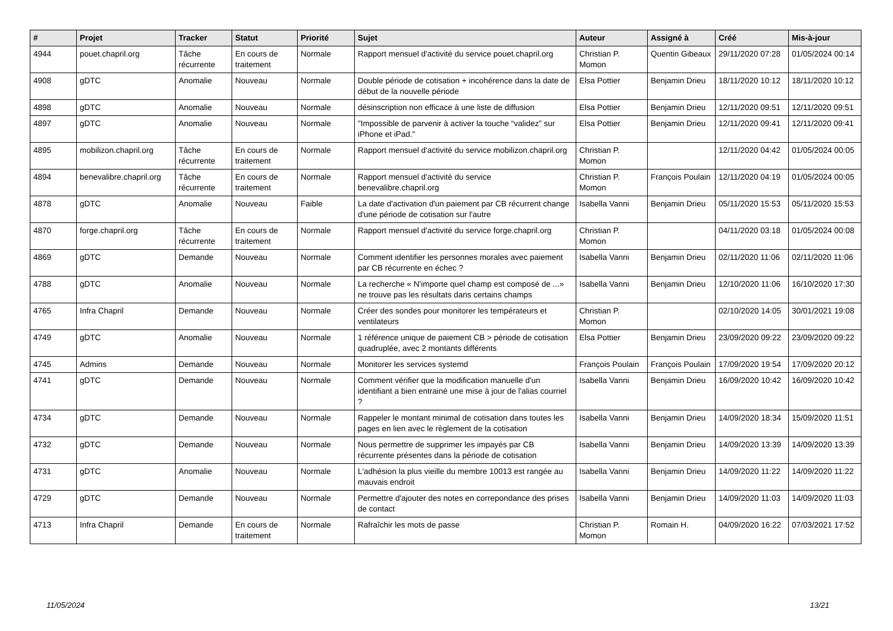| # | Projet | Tracker | Statut | Priorité | Sujet | Auteur | Assigné à | Créé | Mis-à-jour |
| --- | --- | --- | --- | --- | --- | --- | --- | --- | --- |
| 4944 | pouet.chapril.org | Tâche récurrente | En cours de traitement | Normale | Rapport mensuel d'activité du service pouet.chapril.org | Christian P. Momon | Quentin Gibeaux | 29/11/2020 07:28 | 01/05/2024 00:14 |
| 4908 | gDTC | Anomalie | Nouveau | Normale | Double période de cotisation + incohérence dans la date de début de la nouvelle période | Elsa Pottier | Benjamin Drieu | 18/11/2020 10:12 | 18/11/2020 10:12 |
| 4898 | gDTC | Anomalie | Nouveau | Normale | désinscription non efficace à une liste de diffusion | Elsa Pottier | Benjamin Drieu | 12/11/2020 09:51 | 12/11/2020 09:51 |
| 4897 | gDTC | Anomalie | Nouveau | Normale | "Impossible de parvenir à activer la touche “validez” sur iPhone et iPad." | Elsa Pottier | Benjamin Drieu | 12/11/2020 09:41 | 12/11/2020 09:41 |
| 4895 | mobilizon.chapril.org | Tâche récurrente | En cours de traitement | Normale | Rapport mensuel d'activité du service mobilizon.chapril.org | Christian P. Momon | | 12/11/2020 04:42 | 01/05/2024 00:05 |
| 4894 | benevalibre.chapril.org | Tâche récurrente | En cours de traitement | Normale | Rapport mensuel d'activité du service benevalibre.chapril.org | Christian P. Momon | François Poulain | 12/11/2020 04:19 | 01/05/2024 00:05 |
| 4878 | gDTC | Anomalie | Nouveau | Faible | La date d'activation d'un paiement par CB récurrent change d'une période de cotisation sur l'autre | Isabella Vanni | Benjamin Drieu | 05/11/2020 15:53 | 05/11/2020 15:53 |
| 4870 | forge.chapril.org | Tâche récurrente | En cours de traitement | Normale | Rapport mensuel d'activité du service forge.chapril.org | Christian P. Momon | | 04/11/2020 03:18 | 01/05/2024 00:08 |
| 4869 | gDTC | Demande | Nouveau | Normale | Comment identifier les personnes morales avec paiement par CB récurrente en échec ? | Isabella Vanni | Benjamin Drieu | 02/11/2020 11:06 | 02/11/2020 11:06 |
| 4788 | gDTC | Anomalie | Nouveau | Normale | La recherche « N'importe quel champ est composé de ...» ne trouve pas les résultats dans certains champs | Isabella Vanni | Benjamin Drieu | 12/10/2020 11:06 | 16/10/2020 17:30 |
| 4765 | Infra Chapril | Demande | Nouveau | Normale | Créer des sondes pour monitorer les températeurs et ventilateurs | Christian P. Momon | | 02/10/2020 14:05 | 30/01/2021 19:08 |
| 4749 | gDTC | Anomalie | Nouveau | Normale | 1 référence unique de paiement CB > période de cotisation quadruplée, avec 2 montants différents | Elsa Pottier | Benjamin Drieu | 23/09/2020 09:22 | 23/09/2020 09:22 |
| 4745 | Admins | Demande | Nouveau | Normale | Monitorer les services systemd | François Poulain | François Poulain | 17/09/2020 19:54 | 17/09/2020 20:12 |
| 4741 | gDTC | Demande | Nouveau | Normale | Comment vérifier que la modification manuelle d'un identifiant a bien entrainé une mise à jour de l'alias courriel ? | Isabella Vanni | Benjamin Drieu | 16/09/2020 10:42 | 16/09/2020 10:42 |
| 4734 | gDTC | Demande | Nouveau | Normale | Rappeler le montant minimal de cotisation dans toutes les pages en lien avec le règlement de la cotisation | Isabella Vanni | Benjamin Drieu | 14/09/2020 18:34 | 15/09/2020 11:51 |
| 4732 | gDTC | Demande | Nouveau | Normale | Nous permettre de supprimer les impayés par CB récurrente présentes dans la période de cotisation | Isabella Vanni | Benjamin Drieu | 14/09/2020 13:39 | 14/09/2020 13:39 |
| 4731 | gDTC | Anomalie | Nouveau | Normale | L'adhésion la plus vieille du membre 10013 est rangée au mauvais endroit | Isabella Vanni | Benjamin Drieu | 14/09/2020 11:22 | 14/09/2020 11:22 |
| 4729 | gDTC | Demande | Nouveau | Normale | Permettre d'ajouter des notes en correpondance des prises de contact | Isabella Vanni | Benjamin Drieu | 14/09/2020 11:03 | 14/09/2020 11:03 |
| 4713 | Infra Chapril | Demande | En cours de traitement | Normale | Rafraîchir les mots de passe | Christian P. Momon | Romain H. | 04/09/2020 16:22 | 07/03/2021 17:52 |
11/05/2024 13/21